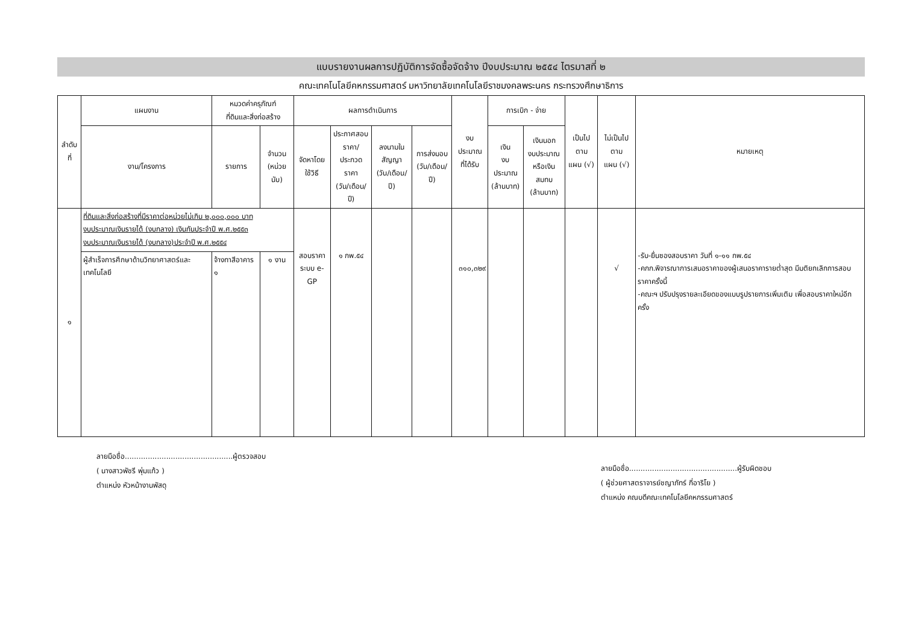แบบรายงานผลการปฏิบัติการจัดซื้อจัดจ้าง ปีงบประมาณ ๒๕๕๔ ไตรมาสที่ ๒
คณะเทคโนโลยีคหกรรมศาสตร์ มหาวิทยาลัยเทคโนโลยีราชมงคลพระนคร กระทรวงศึกษาธิการ
| ลำดับที่ | แผนงาน | หมวดค่าครุภัณฑ์ ที่ดินและสิ่งก่อสร้าง | | ผลการดำเนินการ | | | | งบประมาณ ที่ได้รับ | การเบิก - จ่าย | | เป็นไปตาม แผน (√) | ไม่เป็นไปตาม แผน (√) | หมายเหตุ |
| --- | --- | --- | --- | --- | --- | --- | --- | --- | --- | --- | --- | --- | --- |
| | งาน/โครงการ | รายการ | จำนวน (หน่วยนับ) | จัดหาโดย ใช้วิธี | ประกาศสอบ ราคา/ประกวด ราคา (วัน/เดือน/ปี) | ลงนามใน สัญญา (วัน/เดือน/ปี) | การส่งมอบ (วัน/เดือน/ปี) | | เงิน งบประมาณ (ล้านบาท) | เงินนอก งบประมาณ หรือเงินสมทบ (ล้านบาท) | | | |
| ๑ | ที่ดินและสิ่งก่อสร้างที่มีราคาต่อหน่วยไม่เกิน ๒,๐๐๐,๐๐๐ บาท งบประมาณเงินรายได้ (งบกลาง) เงินกันประจำปี พ.ศ.๒๕๕๓ งบประมาณเงินรายได้ (งบกลาง)ประจำปี พ.ศ.๒๕๕๔ | | | สอบราคา ระบบ e-GP | ๑ กพ.๕๔ | | | ๓๑๐,๓๒๙ | | | | √ | -รับ-ยื่นซองสอบราคา วันที่ ๑-๑๑ กพ.๕๔ -คกก.พิจารณาการเสนอราคาของผู้เสนอราคารายต่ำสุด มีมติยกเลิกการสอบราคาครั้งนี้ -คณะฯ ปรับปรุงรายละเอียดของแบบรูปรายการเพิ่มเติม เพื่อสอบราคาใหม่อีกครั้ง |
| | ผู้สำเร็จการศึกษาด้านวิทยาศาสตร์และเทคโนโลยี | จ้างทาสีอาคาร ๑ | ๑ งาน | | | | | | | | | | |
ลายมือชื่อ...............................................ผู้ตรวจสอบ
( นางสาวพัชรี พุ่มแก้ว )
ตำแหน่ง หัวหน้างานพัสดุ
ลายมือชื่อ...............................................ผู้รับผิดชอบ
( ผู้ช่วยศาสตราจารย์ชญาภัทร์ กี่อาริโย )
ตำแหน่ง คณบดีคณะเทคโนโลยีคหกรรมศาสตร์